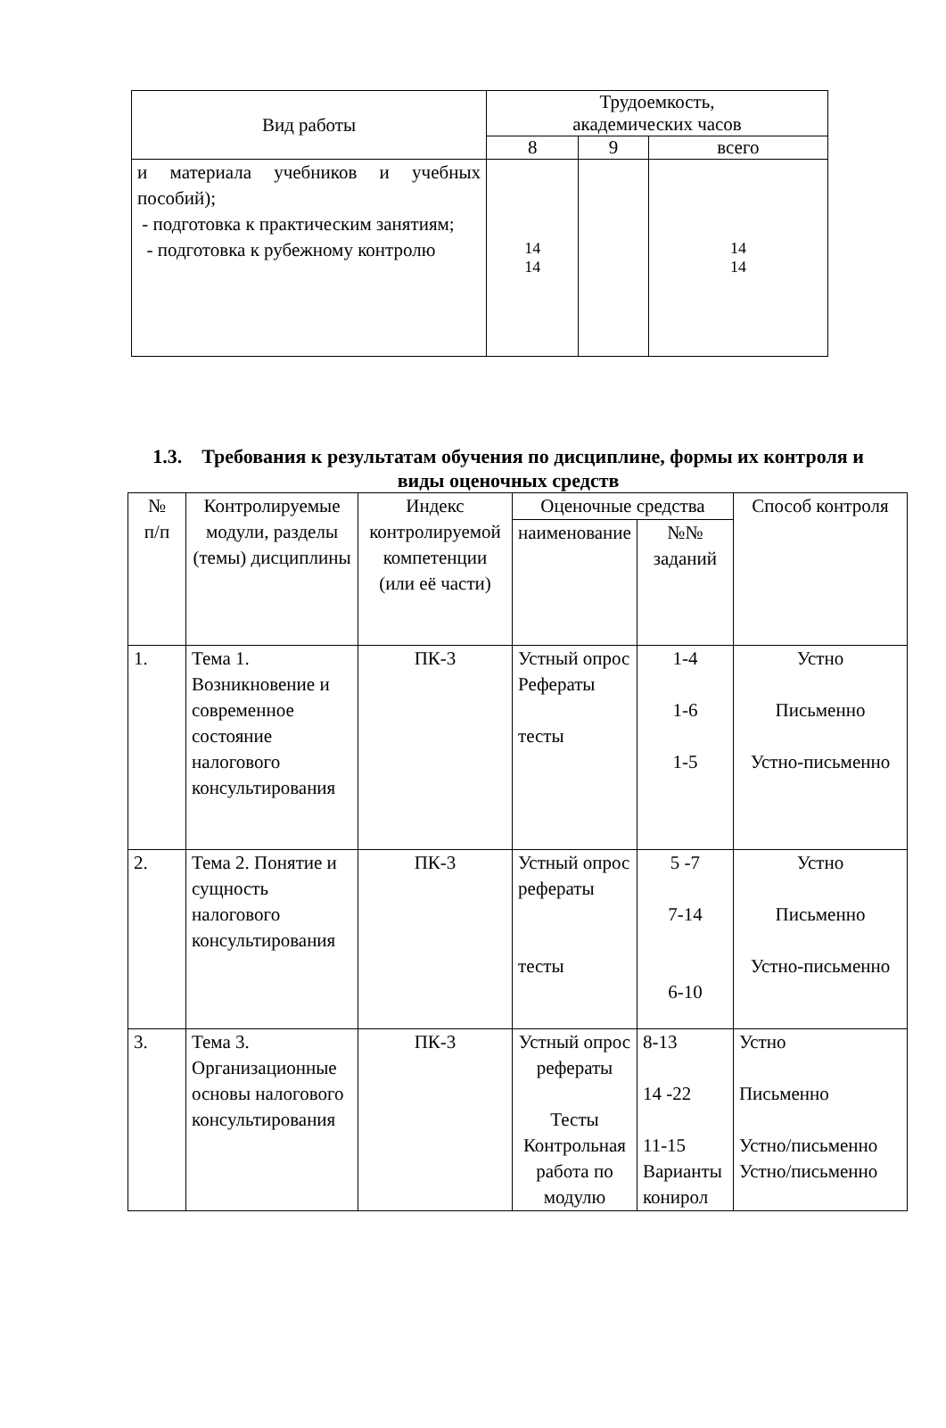| Вид работы | Трудоемкость, академических часов | | |
| --- | --- | --- | --- |
| | 8 | 9 | всего |
| и материала учебников и учебных пособий); - подготовка к практическим занятиям; - подготовка к рубежному контролю | 14 14 | | 14 14 |
1.3. Требования к результатам обучения по дисциплине, формы их контроля и виды оценочных средств
| № п/п | Контролируемые модули, разделы (темы) дисциплины | Индекс контролируемой компетенции (или её части) | Оценочные средства | | Способ контроля |
| --- | --- | --- | --- | --- | --- |
| | | | наименование | №№ заданий | |
| 1. | Тема 1. Возникновение и современное состояние налогового консультирования | ПК-3 | Устный опрос Рефераты тесты | 1-4 1-6 1-5 | Устно Письменно Устно-письменно |
| 2. | Тема 2. Понятие и сущность налогового консультирования | ПК-3 | Устный опрос рефераты тесты | 5 -7 7-14 6-10 | Устно Письменно Устно-письменно |
| 3. | Тема 3. Организационные основы налогового консультирования | ПК-3 | Устный опрос рефераты Тесты Контрольная работа по модулю | 8-13 14 -22 11-15 Варианты конирол | Устно Письменно Устно/письменно Устно/письменно |